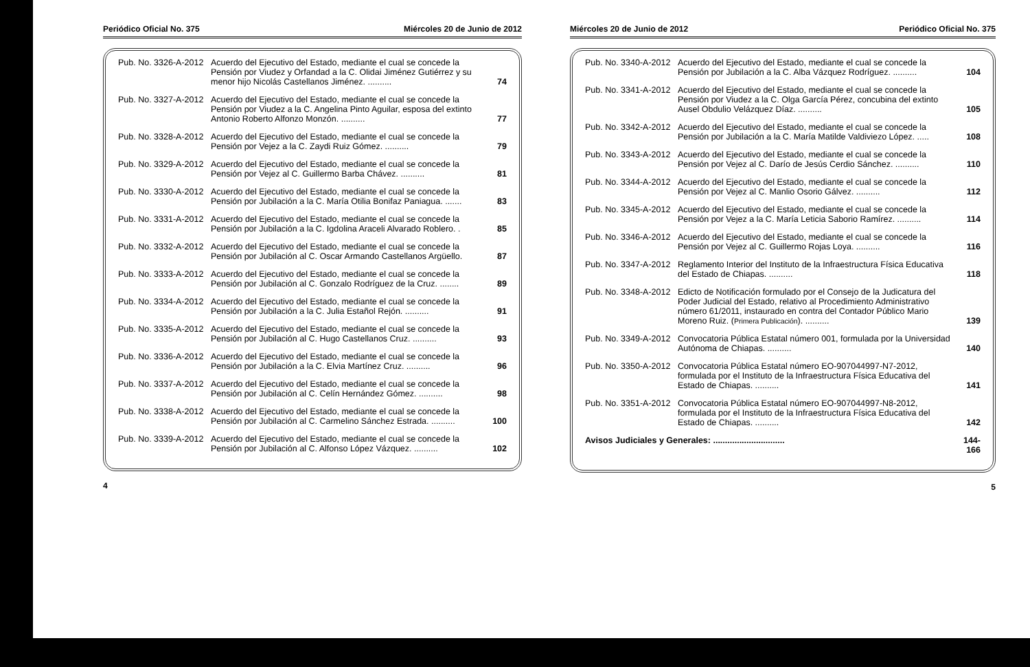Periódico Oficial No. 375 Miércoles 20 de Junio de 2012
| Pub. No. 3326-A-2012 | Acuerdo del Ejecutivo del Estado, mediante el cual se concede la Pensión por Viudez y Orfandad a la C. Olidai Jiménez Gutiérrez y su menor hijo Nicolás Castellanos Jiménez. .......... | 74 |
| Pub. No. 3327-A-2012 | Acuerdo del Ejecutivo del Estado, mediante el cual se concede la Pensión por Viudez a la C. Angelina Pinto Aguilar, esposa del extinto Antonio Roberto Alfonzo Monzón. .......... | 77 |
| Pub. No. 3328-A-2012 | Acuerdo del Ejecutivo del Estado, mediante el cual se concede la Pensión por Vejez a la C. Zaydi Ruiz Gómez. .......... | 79 |
| Pub. No. 3329-A-2012 | Acuerdo del Ejecutivo del Estado, mediante el cual se concede la Pensión por Vejez al C. Guillermo Barba Chávez. .......... | 81 |
| Pub. No. 3330-A-2012 | Acuerdo del Ejecutivo del Estado, mediante el cual se concede la Pensión por Jubilación a la C. María Otilia Bonifaz Paniagua. ....... | 83 |
| Pub. No. 3331-A-2012 | Acuerdo del Ejecutivo del Estado, mediante el cual se concede la Pensión por Jubilación a la C. Igdolina Araceli Alvarado Roblero. . | 85 |
| Pub. No. 3332-A-2012 | Acuerdo del Ejecutivo del Estado, mediante el cual se concede la Pensión por Jubilación al C. Oscar Armando Castellanos Argüello. | 87 |
| Pub. No. 3333-A-2012 | Acuerdo del Ejecutivo del Estado, mediante el cual se concede la Pensión por Jubilación al C. Gonzalo Rodríguez de la Cruz. ........ | 89 |
| Pub. No. 3334-A-2012 | Acuerdo del Ejecutivo del Estado, mediante el cual se concede la Pensión por Jubilación a la C. Julia Estañol Rejón. .......... | 91 |
| Pub. No. 3335-A-2012 | Acuerdo del Ejecutivo del Estado, mediante el cual se concede la Pensión por Jubilación al C. Hugo Castellanos Cruz. .......... | 93 |
| Pub. No. 3336-A-2012 | Acuerdo del Ejecutivo del Estado, mediante el cual se concede la Pensión por Jubilación a la C. Elvia Martínez Cruz. .......... | 96 |
| Pub. No. 3337-A-2012 | Acuerdo del Ejecutivo del Estado, mediante el cual se concede la Pensión por Jubilación al C. Celín Hernández Gómez. .......... | 98 |
| Pub. No. 3338-A-2012 | Acuerdo del Ejecutivo del Estado, mediante el cual se concede la Pensión por Jubilación al C. Carmelino Sánchez Estrada. .......... | 100 |
| Pub. No. 3339-A-2012 | Acuerdo del Ejecutivo del Estado, mediante el cual se concede la Pensión por Jubilación al C. Alfonso López Vázquez. .......... | 102 |
4
Miércoles 20 de Junio de 2012 Periódico Oficial No. 375
| Pub. No. 3340-A-2012 | Acuerdo del Ejecutivo del Estado, mediante el cual se concede la Pensión por Jubilación a la C. Alba Vázquez Rodríguez. .......... | 104 |
| Pub. No. 3341-A-2012 | Acuerdo del Ejecutivo del Estado, mediante el cual se concede la Pensión por Viudez a la C. Olga García Pérez, concubina del extinto Ausel Obdulio Velázquez Díaz. .......... | 105 |
| Pub. No. 3342-A-2012 | Acuerdo del Ejecutivo del Estado, mediante el cual se concede la Pensión por Jubilación a la C. María Matilde Valdiviezo López. ..... | 108 |
| Pub. No. 3343-A-2012 | Acuerdo del Ejecutivo del Estado, mediante el cual se concede la Pensión por Vejez al C. Darío de Jesús Cerdio Sánchez. .......... | 110 |
| Pub. No. 3344-A-2012 | Acuerdo del Ejecutivo del Estado, mediante el cual se concede la Pensión por Vejez al C. Manlio Osorio Gálvez. .......... | 112 |
| Pub. No. 3345-A-2012 | Acuerdo del Ejecutivo del Estado, mediante el cual se concede la Pensión por Vejez a la C. María Leticia Saborio Ramírez. .......... | 114 |
| Pub. No. 3346-A-2012 | Acuerdo del Ejecutivo del Estado, mediante el cual se concede la Pensión por Vejez al C. Guillermo Rojas Loya. .......... | 116 |
| Pub. No. 3347-A-2012 | Reglamento Interior del Instituto de la Infraestructura Física Educativa del Estado de Chiapas. .......... | 118 |
| Pub. No. 3348-A-2012 | Edicto de Notificación formulado por el Consejo de la Judicatura del Poder Judicial del Estado, relativo al Procedimiento Administrativo número 61/2011, instaurado en contra del Contador Público Mario Moreno Ruiz. ( Primera Publicación ). .......... | 139 |
| Pub. No. 3349-A-2012 | Convocatoria Pública Estatal número 001, formulada por la Universidad Autónoma de Chiapas. .......... | 140 |
| Pub. No. 3350-A-2012 | Convocatoria Pública Estatal número EO-907044997-N7-2012, formulada por el Instituto de la Infraestructura Física Educativa del Estado de Chiapas. .......... | 141 |
| Pub. No. 3351-A-2012 | Convocatoria Pública Estatal número EO-907044997-N8-2012, formulada por el Instituto de la Infraestructura Física Educativa del Estado de Chiapas. .......... | 142 |
| Avisos Judiciales y Generales: .............................. | | 144-166 |
5